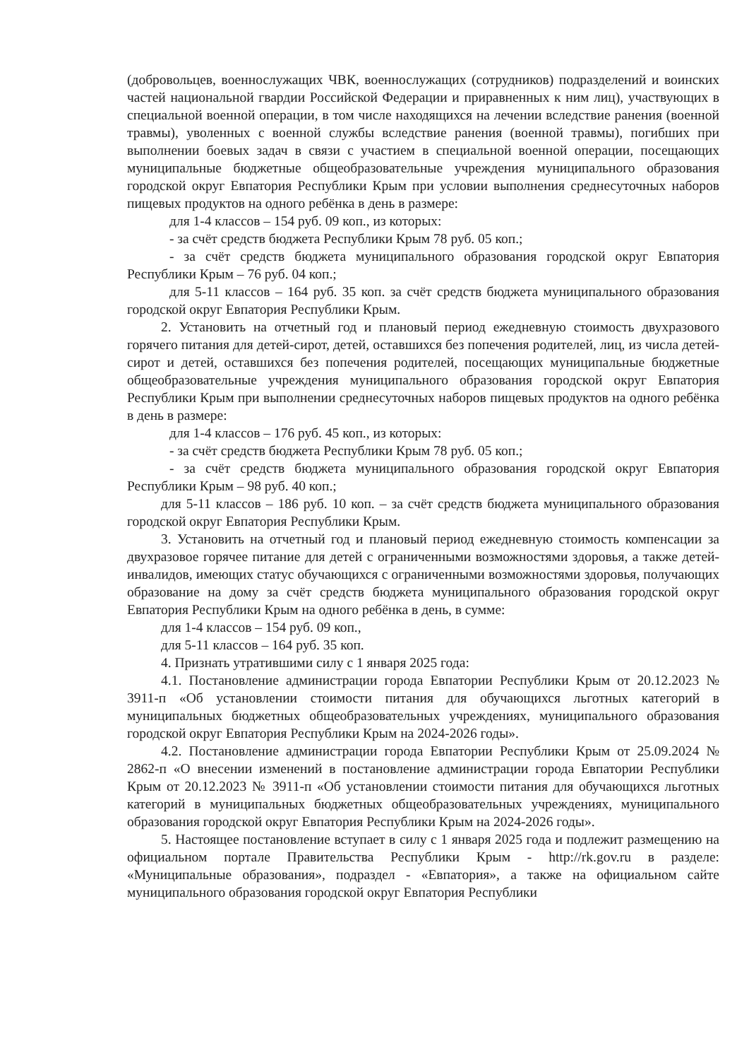(добровольцев, военнослужащих ЧВК, военнослужащих (сотрудников) подразделений и воинских частей национальной гвардии Российской Федерации и приравненных к ним лиц), участвующих в специальной военной операции, в том числе находящихся на лечении вследствие ранения (военной травмы), уволенных с военной службы вследствие ранения (военной травмы), погибших при выполнении боевых задач в связи с участием в специальной военной операции, посещающих муниципальные бюджетные общеобразовательные учреждения муниципального образования городской округ Евпатория Республики Крым при условии выполнения среднесуточных наборов пищевых продуктов на одного ребёнка в день в размере:
для 1-4 классов – 154 руб. 09 коп., из которых:
- за счёт средств бюджета Республики Крым 78 руб. 05 коп.;
- за счёт средств бюджета муниципального образования городской округ Евпатория Республики Крым – 76 руб. 04 коп.;
для 5-11 классов – 164 руб. 35 коп. за счёт средств бюджета муниципального образования городской округ Евпатория Республики Крым.
2. Установить на отчетный год и плановый период ежедневную стоимость двухразового горячего питания для детей-сирот, детей, оставшихся без попечения родителей, лиц, из числа детей-сирот и детей, оставшихся без попечения родителей, посещающих муниципальные бюджетные общеобразовательные учреждения муниципального образования городской округ Евпатория Республики Крым при выполнении среднесуточных наборов пищевых продуктов на одного ребёнка в день в размере:
для 1-4 классов – 176 руб. 45 коп., из которых:
- за счёт средств бюджета Республики Крым 78 руб. 05 коп.;
- за счёт средств бюджета муниципального образования городской округ Евпатория Республики Крым – 98 руб. 40 коп.;
для 5-11 классов – 186 руб. 10 коп. – за счёт средств бюджета муниципального образования городской округ Евпатория Республики Крым.
3. Установить на отчетный год и плановый период ежедневную стоимость компенсации за двухразовое горячее питание для детей с ограниченными возможностями здоровья, а также детей-инвалидов, имеющих статус обучающихся с ограниченными возможностями здоровья, получающих образование на дому за счёт средств бюджета муниципального образования городской округ Евпатория Республики Крым на одного ребёнка в день, в сумме:
для 1-4 классов – 154 руб. 09 коп.,
для 5-11 классов – 164 руб. 35 коп.
4. Признать утратившими силу с 1 января 2025 года:
4.1. Постановление администрации города Евпатории Республики Крым от 20.12.2023 № 3911-п «Об установлении стоимости питания для обучающихся льготных категорий в муниципальных бюджетных общеобразовательных учреждениях, муниципального образования городской округ Евпатория Республики Крым на 2024-2026 годы».
4.2. Постановление администрации города Евпатории Республики Крым от 25.09.2024 № 2862-п «О внесении изменений в постановление администрации города Евпатории Республики Крым от 20.12.2023 № 3911-п «Об установлении стоимости питания для обучающихся льготных категорий в муниципальных бюджетных общеобразовательных учреждениях, муниципального образования городской округ Евпатория Республики Крым на 2024-2026 годы».
5. Настоящее постановление вступает в силу с 1 января 2025 года и подлежит размещению на официальном портале Правительства Республики Крым - http://rk.gov.ru в разделе: «Муниципальные образования», подраздел - «Евпатория», а также на официальном сайте муниципального образования городской округ Евпатория Республики